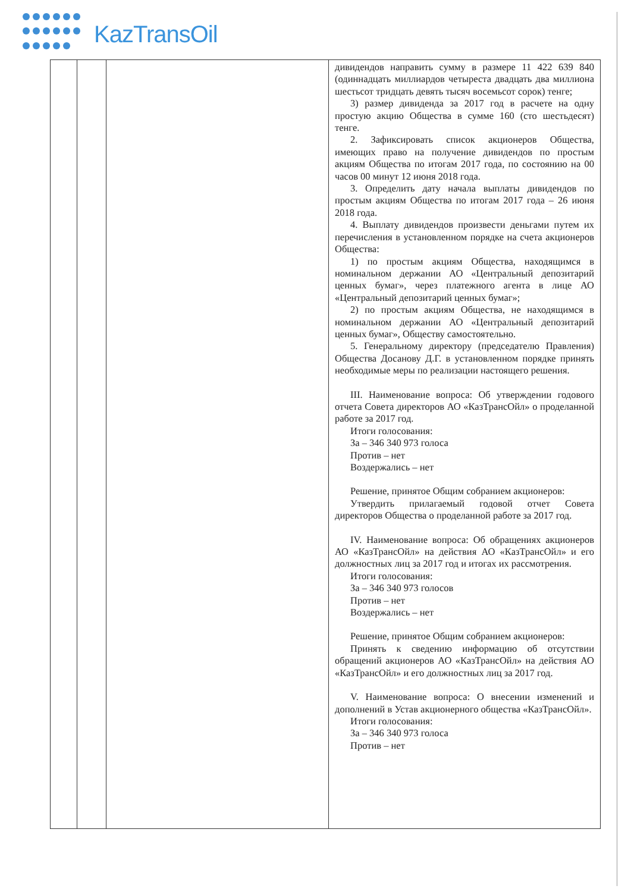KazTransOil
| | | | дивидендов направить сумму в размере 11 422 639 840 (одиннадцать миллиардов четыреста двадцать два миллиона шестьсот тридцать девять тысяч восемьсот сорок) тенге; 3) размер дивиденда за 2017 год в расчете на одну простую акцию Общества в сумме 160 (сто шестьдесят) тенге. 2. Зафиксировать список акционеров Общества, имеющих право на получение дивидендов по простым акциям Общества по итогам 2017 года, по состоянию на 00 часов 00 минут 12 июня 2018 года. 3. Определить дату начала выплаты дивидендов по простым акциям Общества по итогам 2017 года – 26 июня 2018 года. 4. Выплату дивидендов произвести деньгами путем их перечисления в установленном порядке на счета акционеров Общества: 1) по простым акциям Общества, находящимся в номинальном держании АО «Центральный депозитарий ценных бумаг», через платежного агента в лице АО «Центральный депозитарий ценных бумаг»; 2) по простым акциям Общества, не находящимся в номинальном держании АО «Центральный депозитарий ценных бумаг», Обществу самостоятельно. 5. Генеральному директору (председателю Правления) Общества Досанову Д.Г. в установленном порядке принять необходимые меры по реализации настоящего решения. III. Наименование вопроса: Об утверждении годового отчета Совета директоров АО «КазТрансОйл» о проделанной работе за 2017 год. Итоги голосования: За – 346 340 973 голоса Против – нет Воздержались – нет Решение, принятое Общим собранием акционеров: Утвердить прилагаемый годовой отчет Совета директоров Общества о проделанной работе за 2017 год. IV. Наименование вопроса: Об обращениях акционеров АО «КазТрансОйл» на действия АО «КазТрансОйл» и его должностных лиц за 2017 год и итогах их рассмотрения. Итоги голосования: За – 346 340 973 голосов Против – нет Воздержались – нет Решение, принятое Общим собранием акционеров: Принять к сведению информацию об отсутствии обращений акционеров АО «КазТрансОйл» на действия АО «КазТрансОйл» и его должностных лиц за 2017 год. V. Наименование вопроса: О внесении изменений и дополнений в Устав акционерного общества «КазТрансОйл». Итоги голосования: За – 346 340 973 голоса Против – нет |